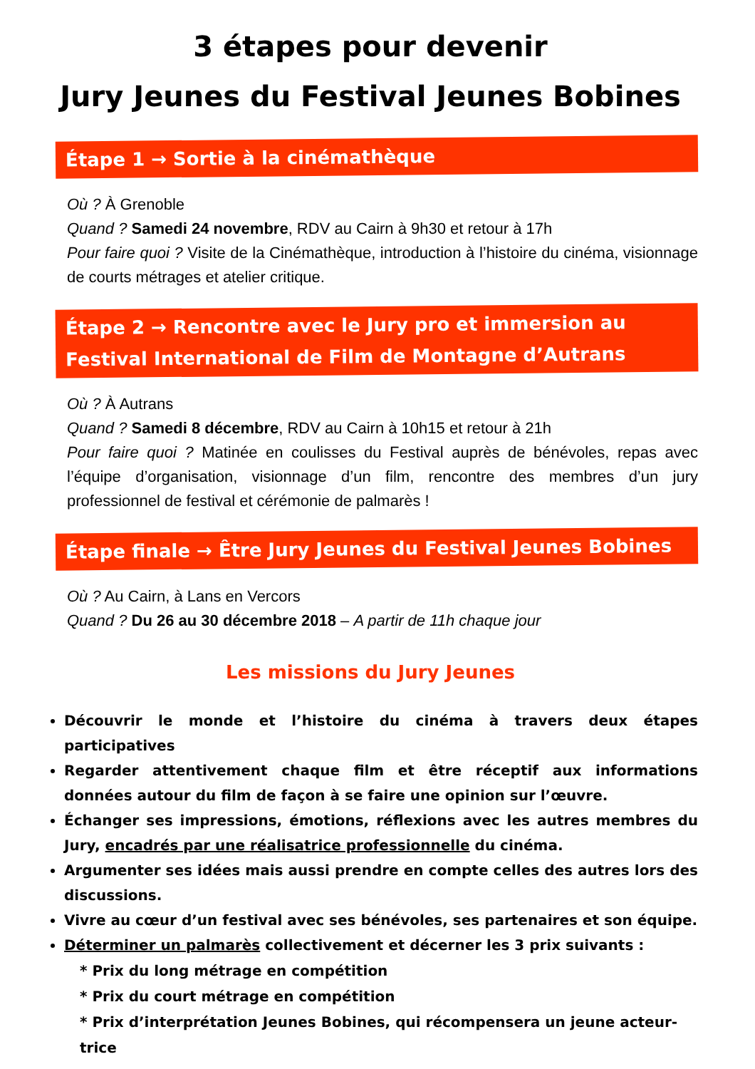3 étapes pour devenir
Jury Jeunes du Festival Jeunes Bobines
Étape 1 → Sortie à la cinémathèque
Où ? À Grenoble
Quand ? Samedi 24 novembre, RDV au Cairn à 9h30 et retour à 17h
Pour faire quoi ? Visite de la Cinémathèque, introduction à l’histoire du cinéma, visionnage de courts métrages et atelier critique.
Étape 2 → Rencontre avec le Jury pro et immersion au Festival International de Film de Montagne d’Autrans
Où ? À Autrans
Quand ? Samedi 8 décembre, RDV au Cairn à 10h15 et retour à 21h
Pour faire quoi ? Matinée en coulisses du Festival auprès de bénévoles, repas avec l’équipe d’organisation, visionnage d’un film, rencontre des membres d’un jury professionnel de festival et cérémonie de palmarès !
Étape finale → Être Jury Jeunes du Festival Jeunes Bobines
Où ? Au Cairn, à Lans en Vercors
Quand ? Du 26 au 30 décembre 2018 – A partir de 11h chaque jour
Les missions du Jury Jeunes
Découvrir le monde et l’histoire du cinéma à travers deux étapes participatives
Regarder attentivement chaque film et être réceptif aux informations données autour du film de façon à se faire une opinion sur l’œuvre.
Échanger ses impressions, émotions, réflexions avec les autres membres du Jury, encadrés par une réalisatrice professionnelle du cinéma.
Argumenter ses idées mais aussi prendre en compte celles des autres lors des discussions.
Vivre au cœur d’un festival avec ses bénévoles, ses partenaires et son équipe.
Déterminer un palmarès collectivement et décerner les 3 prix suivants :
* Prix du long métrage en compétition
* Prix du court métrage en compétition
* Prix d’interprétation Jeunes Bobines, qui récompensera un jeune acteur-trice